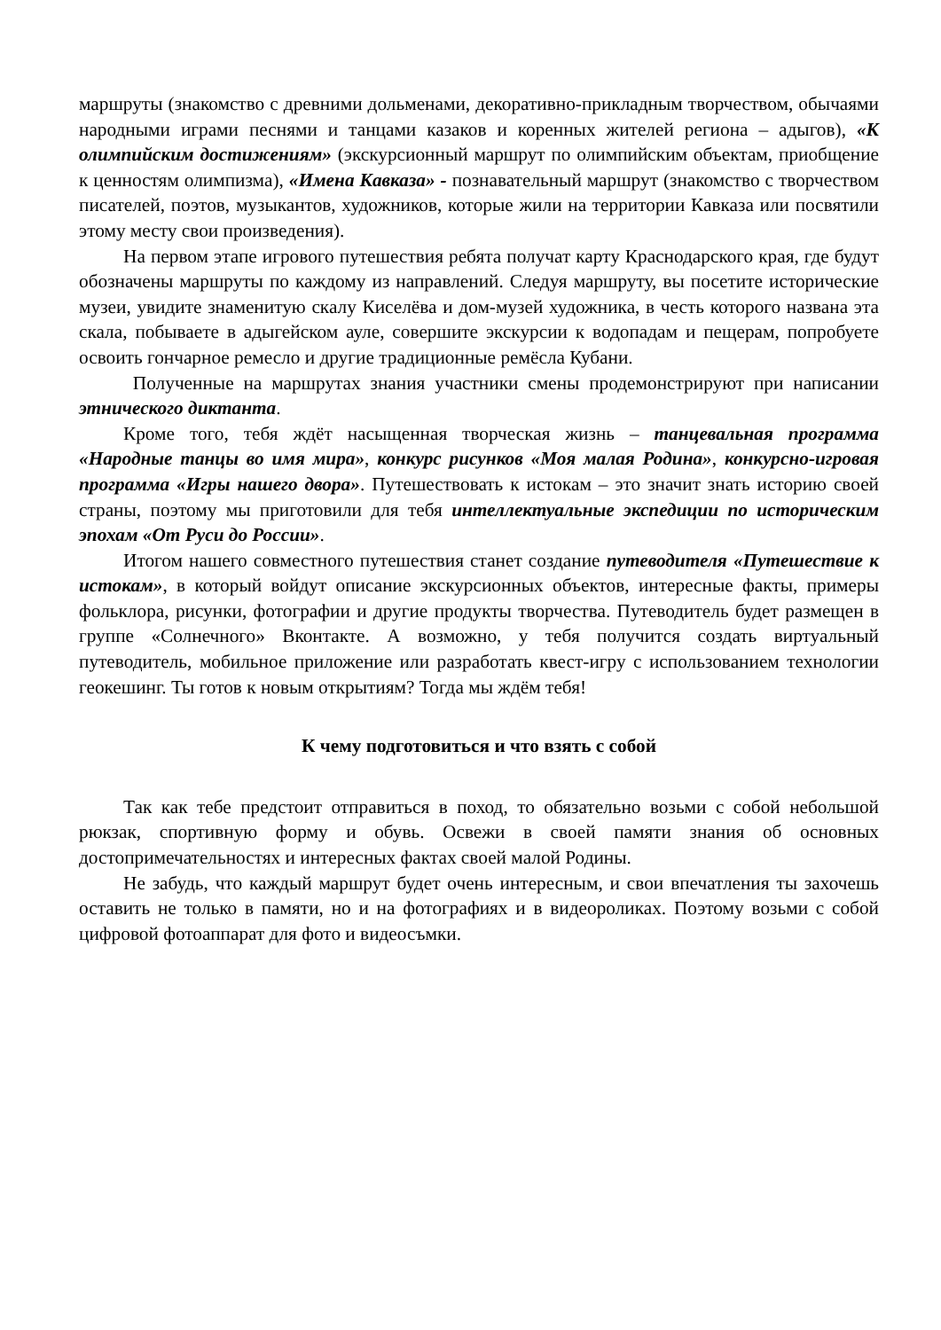маршруты (знакомство с древними дольменами, декоративно-прикладным творчеством, обычаями народными играми песнями и танцами казаков и коренных жителей региона – адыгов), «К олимпийским достижениям» (экскурсионный маршрут по олимпийским объектам, приобщение к ценностям олимпизма), «Имена Кавказа» - познавательный маршрут (знакомство с творчеством писателей, поэтов, музыкантов, художников, которые жили на территории Кавказа или посвятили этому месту свои произведения).
На первом этапе игрового путешествия ребята получат карту Краснодарского края, где будут обозначены маршруты по каждому из направлений. Следуя маршруту, вы посетите исторические музеи, увидите знаменитую скалу Киселёва и дом-музей художника, в честь которого названа эта скала, побываете в адыгейском ауле, совершите экскурсии к водопадам и пещерам, попробуете освоить гончарное ремесло и другие традиционные ремёсла Кубани.
Полученные на маршрутах знания участники смены продемонстрируют при написании этнического диктанта.
Кроме того, тебя ждёт насыщенная творческая жизнь – танцевальная программа «Народные танцы во имя мира», конкурс рисунков «Моя малая Родина», конкурсно-игровая программа «Игры нашего двора». Путешествовать к истокам – это значит знать историю своей страны, поэтому мы приготовили для тебя интеллектуальные экспедиции по историческим эпохам «От Руси до России».
Итогом нашего совместного путешествия станет создание путеводителя «Путешествие к истокам», в который войдут описание экскурсионных объектов, интересные факты, примеры фольклора, рисунки, фотографии и другие продукты творчества. Путеводитель будет размещен в группе «Солнечного» Вконтакте. А возможно, у тебя получится создать виртуальный путеводитель, мобильное приложение или разработать квест-игру с использованием технологии геокешинг. Ты готов к новым открытиям? Тогда мы ждём тебя!
К чему подготовиться и что взять с собой
Так как тебе предстоит отправиться в поход, то обязательно возьми с собой небольшой рюкзак, спортивную форму и обувь. Освежи в своей памяти знания об основных достопримечательностях и интересных фактах своей малой Родины.
Не забудь, что каждый маршрут будет очень интересным, и свои впечатления ты захочешь оставить не только в памяти, но и на фотографиях и в видеороликах. Поэтому возьми с собой цифровой фотоаппарат для фото и видеосъмки.